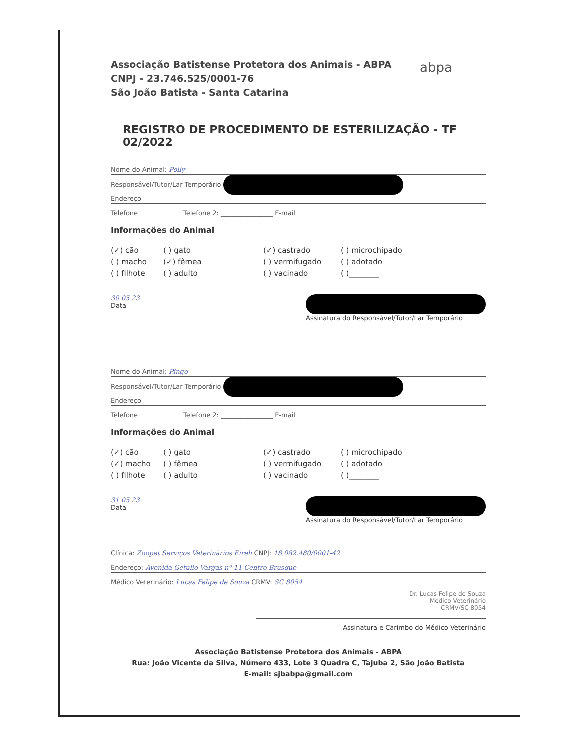abpa
Associação Batistense Protetora dos Animais - ABPA
CNPJ - 23.746.525/0001-76
São João Batista - Santa Catarina
REGISTRO DE PROCEDIMENTO DE ESTERILIZAÇÃO - TF 02/2022
Nome do Animal: Polly
Responsável/Tutor/Lar Temporário
Endereço
Telefone Telefone 2: ________________ E-mail
Informações do Animal
(✓) cão
( ) gato
(✓) castrado
( ) microchipado
( ) macho
(✓) fêmea
( ) vermifugado
( ) adotado
( ) filhote
( ) adulto
( ) vacinado
( )________
30 05 23
Data
Assinatura do Responsável/Tutor/Lar Temporário
Nome do Animal: Pingo
Responsável/Tutor/Lar Temporário
Endereço
Telefone Telefone 2: ________________ E-mail
Informações do Animal
(✓) cão
( ) gato
(✓) castrado
( ) microchipado
(✓) macho
( ) fêmea
( ) vermifugado
( ) adotado
( ) filhote
( ) adulto
( ) vacinado
( )________
31 05 23
Data
Assinatura do Responsável/Tutor/Lar Temporário
Clínica: Zoopet Serviços Veterinários Eireli CNPJ: 18.082.480/0001-42
Endereço: Avenida Getulio Vargas nº 11 Centro Brusque
Médico Veterinário: Lucas Felipe de Souza CRMV: SC 8054
Dr. Lucas Felipe de Souza
Médico Veterinário
CRMV/SC 8054
Assinatura e Carimbo do Médico Veterinário
Associação Batistense Protetora dos Animais - ABPA
Rua: João Vicente da Silva, Número 433, Lote 3 Quadra C, Tajuba 2, São João Batista
E-mail: sjbabpa@gmail.com